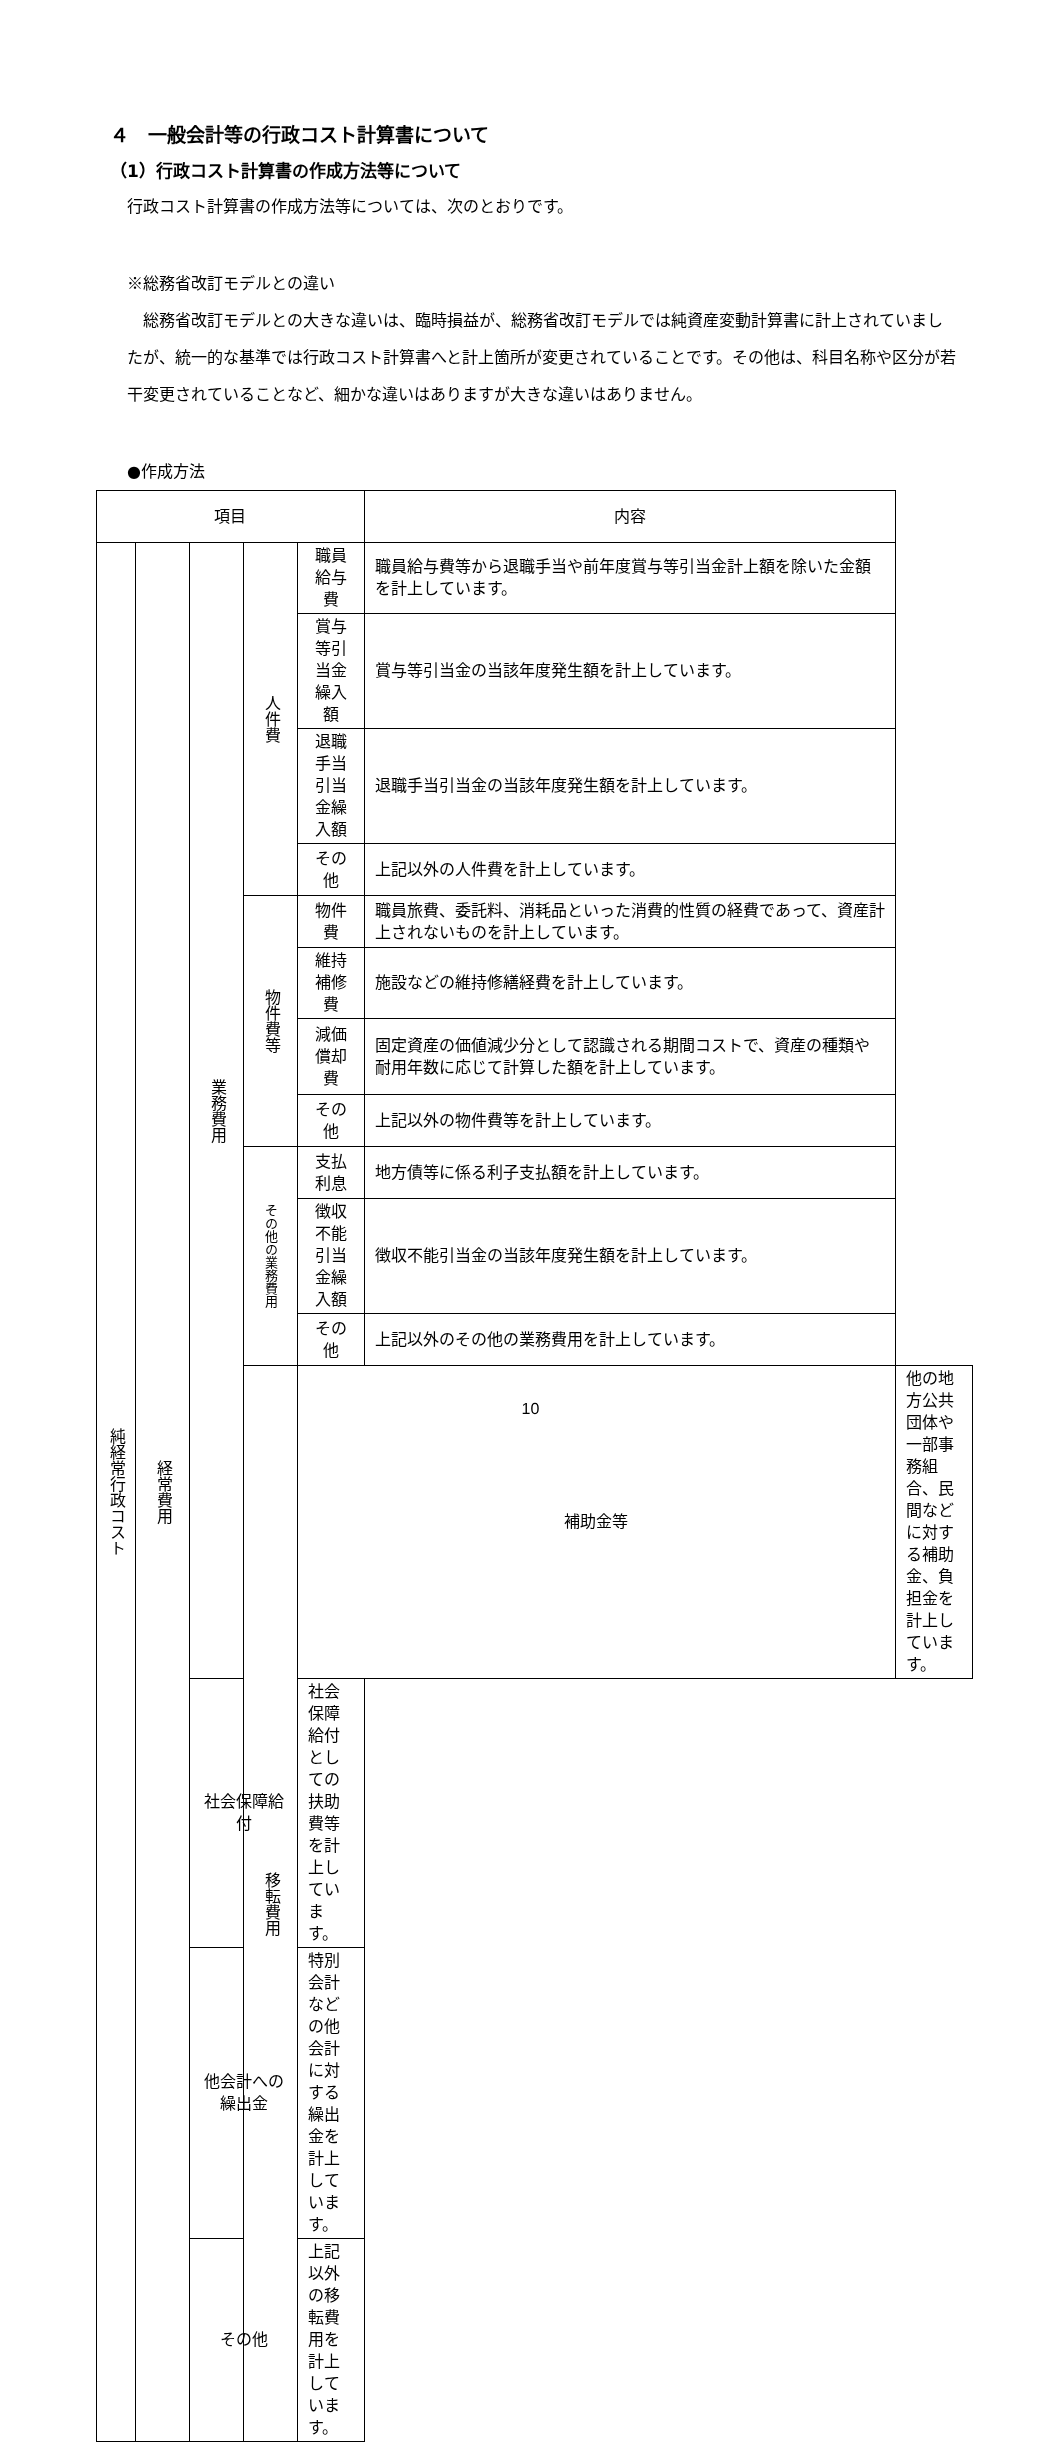４　一般会計等の行政コスト計算書について
（1）行政コスト計算書の作成方法等について
行政コスト計算書の作成方法等については、次のとおりです。
※総務省改訂モデルとの違い
　総務省改訂モデルとの大きな違いは、臨時損益が、総務省改訂モデルでは純資産変動計算書に計上されていましたが、統一的な基準では行政コスト計算書へと計上箇所が変更されていることです。その他は、科目名称や区分が若干変更されていることなど、細かな違いはありますが大きな違いはありません。
●作成方法
| 項目 | | | | | 内容 | |
| --- | --- | --- | --- | --- | --- | --- |
| 純経常行政コスト | 経常費用 | 業務費用 | 人件費 | 職員給与費 | 職員給与費等から退職手当や前年度賞与等引当金計上額を除いた金額を計上しています。 | |
| | | | | 賞与等引当金繰入額 | 賞与等引当金の当該年度発生額を計上しています。 | |
| | | | | 退職手当 引当金繰入額 | 退職手当引当金の当該年度発生額を計上しています。 | |
| | | | | その他 | 上記以外の人件費を計上しています。 | |
| | | | 物件費等 | 物件費 | 職員旅費、委託料、消耗品といった消費的性質の経費であって、資産計上されないものを計上しています。 | |
| | | | | 維持補修費 | 施設などの維持修繕経費を計上しています。 | |
| | | | | 減価償却費 | 固定資産の価値減少分として認識される期間コストで、資産の種類や耐用年数に応じて計算した額を計上しています。 | |
| | | | | その他 | 上記以外の物件費等を計上しています。 | |
| | | | その他の業務費用 | 支払利息 | 地方債等に係る利子支払額を計上しています。 | |
| | | | | 徴収不能引当金繰入額 | 徴収不能引当金の当該年度発生額を計上しています。 | |
| | | | | その他 | 上記以外のその他の業務費用を計上しています。 | |
| | | | 移転費用 | 補助金等 | | 他の地方公共団体や一部事務組合、民間などに対する補助金、負担金を計上しています。 |
| | | 社会保障給付 | | 社会保障給付としての扶助費等を計上しています。 | | |
| | | 他会計への繰出金 | | 特別会計などの他会計に対する繰出金を計上しています。 | | |
| | | その他 | | 上記以外の移転費用を計上しています。 | | |
10